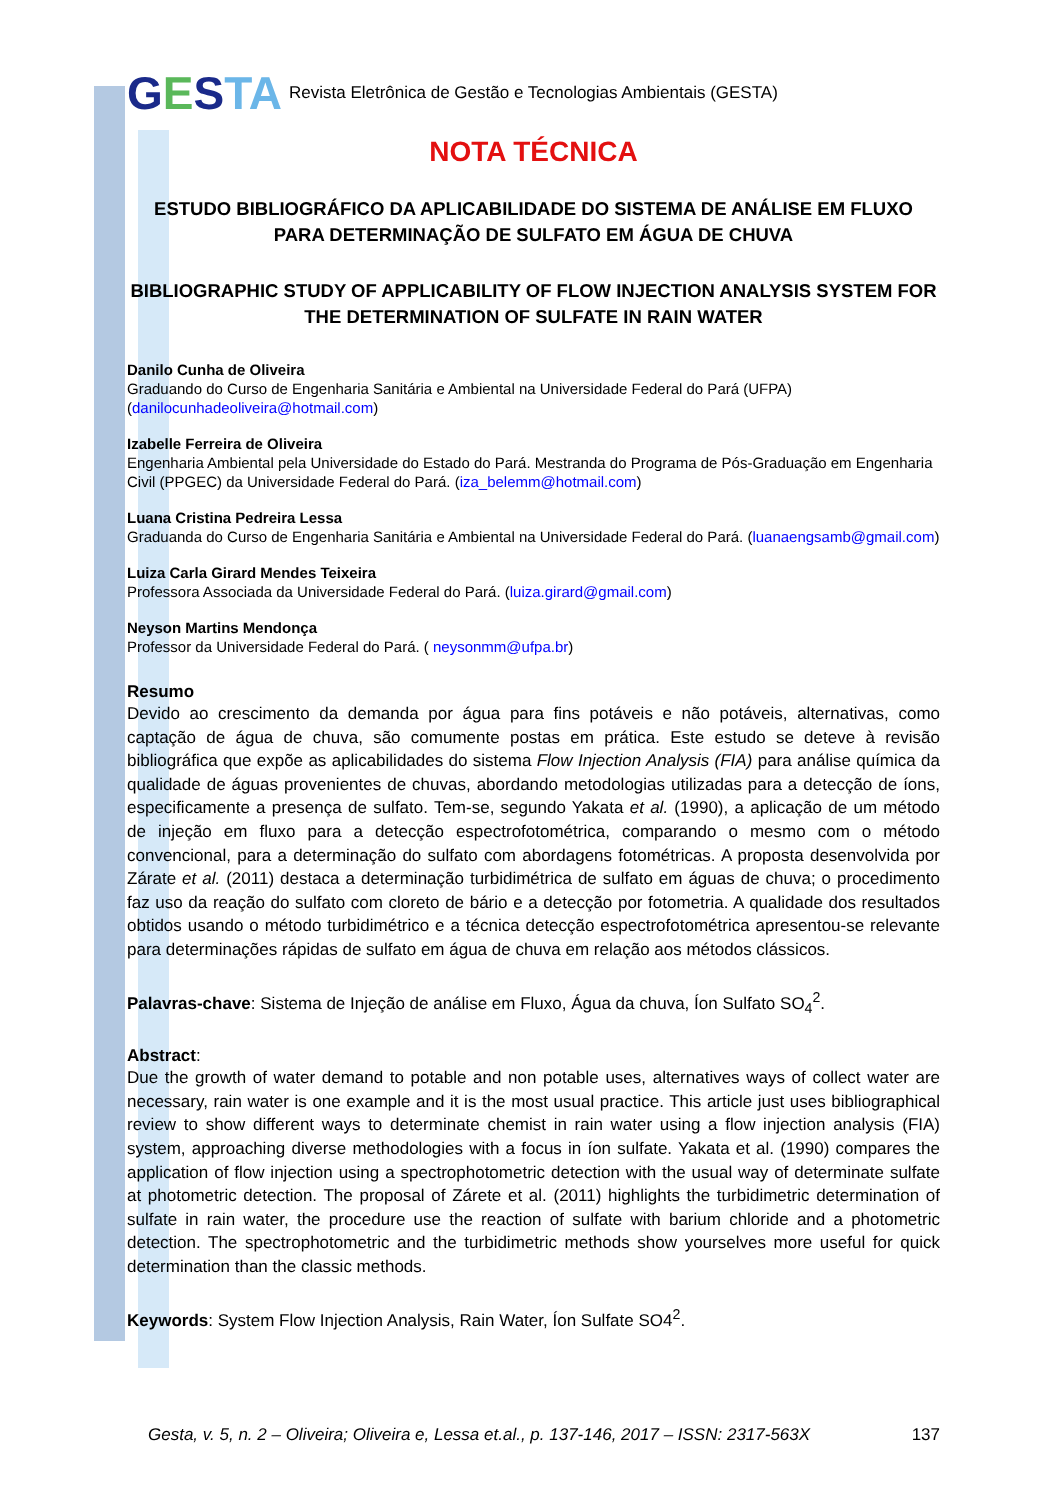GESTA
Revista Eletrônica de Gestão e Tecnologias Ambientais (GESTA)
NOTA TÉCNICA
ESTUDO BIBLIOGRÁFICO DA APLICABILIDADE DO SISTEMA DE ANÁLISE EM FLUXO PARA DETERMINAÇÃO DE SULFATO EM ÁGUA DE CHUVA
BIBLIOGRAPHIC STUDY OF APPLICABILITY OF FLOW INJECTION ANALYSIS SYSTEM FOR THE DETERMINATION OF SULFATE IN RAIN WATER
Danilo Cunha de Oliveira
Graduando do Curso de Engenharia Sanitária e Ambiental na Universidade Federal do Pará (UFPA) (danilocunhadeoliveira@hotmail.com)
Izabelle Ferreira de Oliveira
Engenharia Ambiental pela Universidade do Estado do Pará. Mestranda do Programa de Pós-Graduação em Engenharia Civil (PPGEC) da Universidade Federal do Pará. (iza_belemm@hotmail.com)
Luana Cristina Pedreira Lessa
Graduanda do Curso de Engenharia Sanitária e Ambiental na Universidade Federal do Pará. (luanaengsamb@gmail.com)
Luiza Carla Girard Mendes Teixeira
Professora Associada da Universidade Federal do Pará. (luiza.girard@gmail.com)
Neyson Martins Mendonça
Professor da Universidade Federal do Pará. ( neysonmm@ufpa.br)
Resumo
Devido ao crescimento da demanda por água para fins potáveis e não potáveis, alternativas, como captação de água de chuva, são comumente postas em prática. Este estudo se deteve à revisão bibliográfica que expõe as aplicabilidades do sistema Flow Injection Analysis (FIA) para análise química da qualidade de águas provenientes de chuvas, abordando metodologias utilizadas para a detecção de íons, especificamente a presença de sulfato. Tem-se, segundo Yakata et al. (1990), a aplicação de um método de injeção em fluxo para a detecção espectrofotométrica, comparando o mesmo com o método convencional, para a determinação do sulfato com abordagens fotométricas. A proposta desenvolvida por Zárate et al. (2011) destaca a determinação turbidimétrica de sulfato em águas de chuva; o procedimento faz uso da reação do sulfato com cloreto de bário e a detecção por fotometria. A qualidade dos resultados obtidos usando o método turbidimétrico e a técnica detecção espectrofotométrica apresentou-se relevante para determinações rápidas de sulfato em água de chuva em relação aos métodos clássicos.
Palavras-chave: Sistema de Injeção de análise em Fluxo, Água da chuva, Íon Sulfato SO<sub>4</sub><sup>2</sup>.
Abstract:
Due the growth of water demand to potable and non potable uses, alternatives ways of collect water are necessary, rain water is one example and it is the most usual practice. This article just uses bibliographical review to show different ways to determinate chemist in rain water using a flow injection analysis (FIA) system, approaching diverse methodologies with a focus in íon sulfate. Yakata et al. (1990) compares the application of flow injection using a spectrophotometric detection with the usual way of determinate sulfate at photometric detection. The proposal of Zárete et al. (2011) highlights the turbidimetric determination of sulfate in rain water, the procedure use the reaction of sulfate with barium chloride and a photometric detection. The spectrophotometric and the turbidimetric methods show yourselves more useful for quick determination than the classic methods.
Keywords: System Flow Injection Analysis, Rain Water, Íon Sulfate SO4<sup>2</sup>.
Gesta, v. 5, n. 2 – Oliveira; Oliveira e, Lessa et.al., p. 137-146, 2017 – ISSN: 2317-563X 137